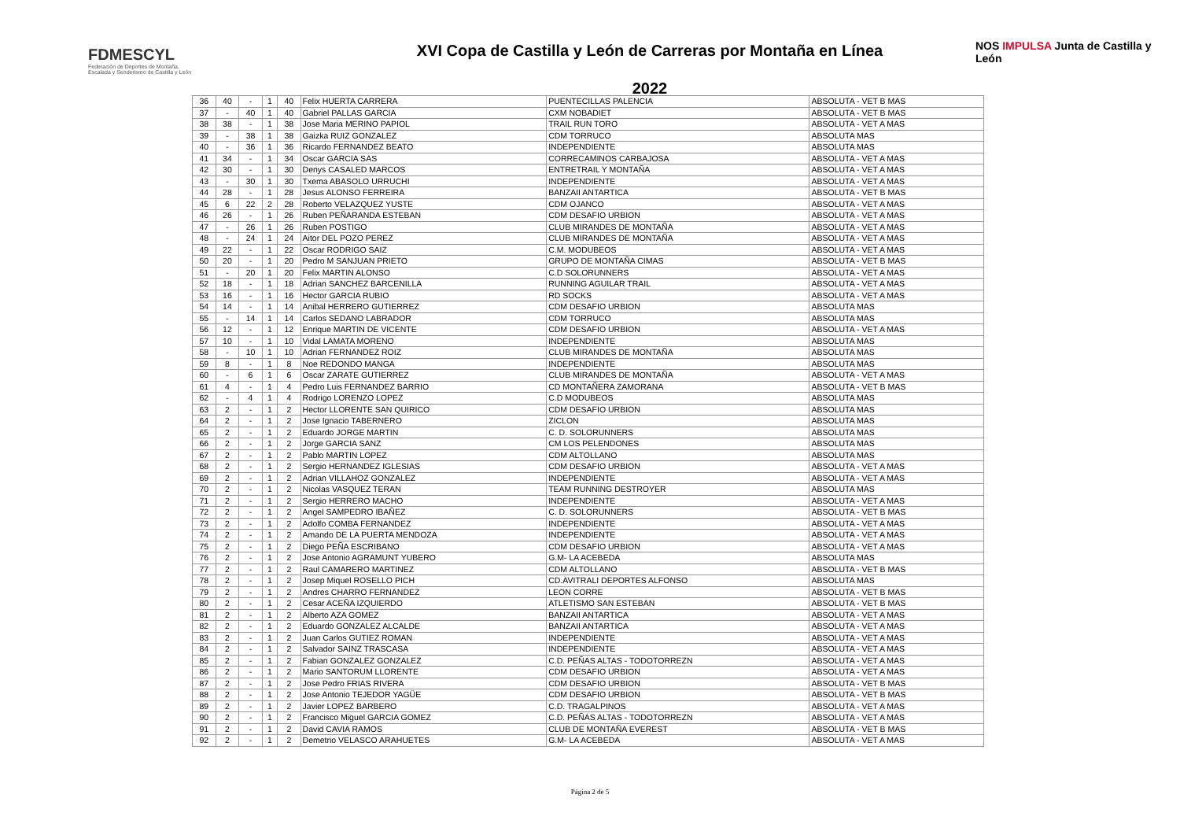FDMESCYL
Federación de Deportes de Montaña,
Escalada y Senderismo de Castilla y León
XVI Copa de Castilla y León de Carreras por Montaña en Línea
2022
NOS IMPULSA Junta de Castilla y León
| 36 | 40 | - | 1 | 40 | Felix HUERTA CARRERA | PUENTECILLAS PALENCIA | ABSOLUTA - VET B MAS |
| 37 | - | 40 | 1 | 40 | Gabriel PALLAS GARCIA | CXM NOBADIET | ABSOLUTA - VET B MAS |
| 38 | 38 | - | 1 | 38 | Jose Maria MERINO PAPIOL | TRAIL RUN TORO | ABSOLUTA - VET A MAS |
| 39 | - | 38 | 1 | 38 | Gaizka RUIZ GONZALEZ | CDM TORRUCO | ABSOLUTA MAS |
| 40 | - | 36 | 1 | 36 | Ricardo FERNANDEZ BEATO | INDEPENDIENTE | ABSOLUTA MAS |
| 41 | 34 | - | 1 | 34 | Oscar GARCIA SAS | CORRECAMINOS CARBAJOSA | ABSOLUTA - VET A MAS |
| 42 | 30 | - | 1 | 30 | Denys CASALED MARCOS | ENTRETRAIL Y MONTAÑA | ABSOLUTA - VET A MAS |
| 43 | - | 30 | 1 | 30 | Txema ABASOLO URRUCHI | INDEPENDIENTE | ABSOLUTA - VET A MAS |
| 44 | 28 | - | 1 | 28 | Jesus ALONSO FERREIRA | BANZAII ANTARTICA | ABSOLUTA - VET B MAS |
| 45 | 6 | 22 | 2 | 28 | Roberto VELAZQUEZ YUSTE | CDM OJANCO | ABSOLUTA - VET A MAS |
| 46 | 26 | - | 1 | 26 | Ruben PEÑARANDA ESTEBAN | CDM DESAFIO URBION | ABSOLUTA - VET A MAS |
| 47 | - | 26 | 1 | 26 | Ruben POSTIGO | CLUB MIRANDES DE MONTAÑA | ABSOLUTA - VET A MAS |
| 48 | - | 24 | 1 | 24 | Aitor DEL POZO PEREZ | CLUB MIRANDES DE MONTAÑA | ABSOLUTA - VET A MAS |
| 49 | 22 | - | 1 | 22 | Oscar RODRIGO SAIZ | C.M. MODUBEOS | ABSOLUTA - VET A MAS |
| 50 | 20 | - | 1 | 20 | Pedro M SANJUAN PRIETO | GRUPO DE MONTAÑA CIMAS | ABSOLUTA - VET B MAS |
| 51 | - | 20 | 1 | 20 | Felix MARTIN ALONSO | C.D SOLORUNNERS | ABSOLUTA - VET A MAS |
| 52 | 18 | - | 1 | 18 | Adrian SANCHEZ BARCENILLA | RUNNING AGUILAR TRAIL | ABSOLUTA - VET A MAS |
| 53 | 16 | - | 1 | 16 | Hector GARCIA RUBIO | RD SOCKS | ABSOLUTA - VET A MAS |
| 54 | 14 | - | 1 | 14 | Anibal HERRERO GUTIERREZ | CDM DESAFIO URBION | ABSOLUTA MAS |
| 55 | - | 14 | 1 | 14 | Carlos SEDANO LABRADOR | CDM TORRUCO | ABSOLUTA MAS |
| 56 | 12 | - | 1 | 12 | Enrique MARTIN DE VICENTE | CDM DESAFIO URBION | ABSOLUTA - VET A MAS |
| 57 | 10 | - | 1 | 10 | Vidal LAMATA MORENO | INDEPENDIENTE | ABSOLUTA MAS |
| 58 | - | 10 | 1 | 10 | Adrian FERNANDEZ ROIZ | CLUB MIRANDES DE MONTAÑA | ABSOLUTA MAS |
| 59 | 8 | - | 1 | 8 | Noe REDONDO MANGA | INDEPENDIENTE | ABSOLUTA MAS |
| 60 | - | 6 | 1 | 6 | Oscar ZARATE GUTIERREZ | CLUB MIRANDES DE MONTAÑA | ABSOLUTA - VET A MAS |
| 61 | 4 | - | 1 | 4 | Pedro Luis FERNANDEZ BARRIO | CD MONTAÑERA ZAMORANA | ABSOLUTA - VET B MAS |
| 62 | - | 4 | 1 | 4 | Rodrigo LORENZO LOPEZ | C.D MODUBEOS | ABSOLUTA MAS |
| 63 | 2 | - | 1 | 2 | Hector LLORENTE SAN QUIRICO | CDM DESAFIO URBION | ABSOLUTA MAS |
| 64 | 2 | - | 1 | 2 | Jose Ignacio TABERNERO | ZICLON | ABSOLUTA MAS |
| 65 | 2 | - | 1 | 2 | Eduardo JORGE MARTIN | C. D. SOLORUNNERS | ABSOLUTA MAS |
| 66 | 2 | - | 1 | 2 | Jorge GARCIA SANZ | CM LOS PELENDONES | ABSOLUTA MAS |
| 67 | 2 | - | 1 | 2 | Pablo MARTIN LOPEZ | CDM ALTOLLANO | ABSOLUTA MAS |
| 68 | 2 | - | 1 | 2 | Sergio HERNANDEZ IGLESIAS | CDM DESAFIO URBION | ABSOLUTA - VET A MAS |
| 69 | 2 | - | 1 | 2 | Adrian VILLAHOZ GONZALEZ | INDEPENDIENTE | ABSOLUTA - VET A MAS |
| 70 | 2 | - | 1 | 2 | Nicolas VASQUEZ TERAN | TEAM RUNNING DESTROYER | ABSOLUTA MAS |
| 71 | 2 | - | 1 | 2 | Sergio HERRERO MACHO | INDEPENDIENTE | ABSOLUTA - VET A MAS |
| 72 | 2 | - | 1 | 2 | Angel SAMPEDRO IBAÑEZ | C. D. SOLORUNNERS | ABSOLUTA - VET B MAS |
| 73 | 2 | - | 1 | 2 | Adolfo COMBA FERNANDEZ | INDEPENDIENTE | ABSOLUTA - VET A MAS |
| 74 | 2 | - | 1 | 2 | Amando DE LA PUERTA MENDOZA | INDEPENDIENTE | ABSOLUTA - VET A MAS |
| 75 | 2 | - | 1 | 2 | Diego PEÑA ESCRIBANO | CDM DESAFIO URBION | ABSOLUTA - VET A MAS |
| 76 | 2 | - | 1 | 2 | Jose Antonio AGRAMUNT YUBERO | G.M- LA ACEBEDA | ABSOLUTA MAS |
| 77 | 2 | - | 1 | 2 | Raul CAMARERO MARTINEZ | CDM ALTOLLANO | ABSOLUTA - VET B MAS |
| 78 | 2 | - | 1 | 2 | Josep Miquel ROSELLO PICH | CD.AVITRALI DEPORTES ALFONSO | ABSOLUTA MAS |
| 79 | 2 | - | 1 | 2 | Andres CHARRO FERNANDEZ | LEON CORRE | ABSOLUTA - VET B MAS |
| 80 | 2 | - | 1 | 2 | Cesar ACEÑA IZQUIERDO | ATLETISMO SAN ESTEBAN | ABSOLUTA - VET B MAS |
| 81 | 2 | - | 1 | 2 | Alberto AZA GOMEZ | BANZAII ANTARTICA | ABSOLUTA - VET A MAS |
| 82 | 2 | - | 1 | 2 | Eduardo GONZALEZ ALCALDE | BANZAII ANTARTICA | ABSOLUTA - VET A MAS |
| 83 | 2 | - | 1 | 2 | Juan Carlos GUTIEZ ROMAN | INDEPENDIENTE | ABSOLUTA - VET A MAS |
| 84 | 2 | - | 1 | 2 | Salvador SAINZ TRASCASA | INDEPENDIENTE | ABSOLUTA - VET A MAS |
| 85 | 2 | - | 1 | 2 | Fabian GONZALEZ GONZALEZ | C.D. PEÑAS ALTAS - TODOTORREZN | ABSOLUTA - VET A MAS |
| 86 | 2 | - | 1 | 2 | Mario SANTORUM LLORENTE | CDM DESAFIO URBION | ABSOLUTA - VET A MAS |
| 87 | 2 | - | 1 | 2 | Jose Pedro FRIAS RIVERA | CDM DESAFIO URBION | ABSOLUTA - VET B MAS |
| 88 | 2 | - | 1 | 2 | Jose Antonio TEJEDOR YAGÜE | CDM DESAFIO URBION | ABSOLUTA - VET B MAS |
| 89 | 2 | - | 1 | 2 | Javier LOPEZ BARBERO | C.D. TRAGALPINOS | ABSOLUTA - VET A MAS |
| 90 | 2 | - | 1 | 2 | Francisco Miguel GARCIA GOMEZ | C.D. PEÑAS ALTAS - TODOTORREZN | ABSOLUTA - VET A MAS |
| 91 | 2 | - | 1 | 2 | David CAVIA RAMOS | CLUB DE MONTAÑA EVEREST | ABSOLUTA - VET B MAS |
| 92 | 2 | - | 1 | 2 | Demetrio VELASCO ARAHUETES | G.M- LA ACEBEDA | ABSOLUTA - VET A MAS |
Página 2 de 5